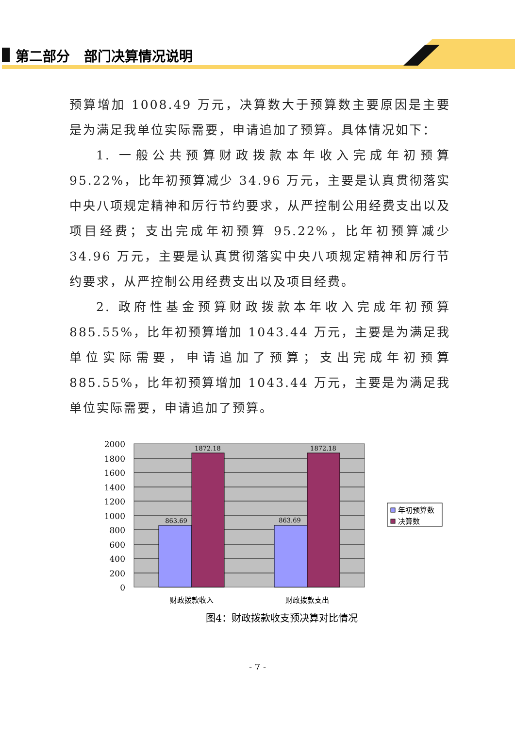第二部分 部门决算情况说明
预算增加 1008.49 万元，决算数大于预算数主要原因是主要是为满足我单位实际需要，申请追加了预算。具体情况如下：
1. 一般公共预算财政拨款本年收入完成年初预算 95.22%，比年初预算减少 34.96 万元，主要是认真贯彻落实中央八项规定精神和厉行节约要求，从严控制公用经费支出以及项目经费；支出完成年初预算 95.22%，比年初预算减少 34.96 万元，主要是认真贯彻落实中央八项规定精神和厉行节约要求，从严控制公用经费支出以及项目经费。
2. 政府性基金预算财政拨款本年收入完成年初预算 885.55%，比年初预算增加 1043.44 万元，主要是为满足我单位实际需要，申请追加了预算；支出完成年初预算 885.55%，比年初预算增加 1043.44 万元，主要是为满足我单位实际需要，申请追加了预算。
2000
1800
1600
1400
1200
1000
800
600
400
200
0
1872.18
1872.18
863.69
863.69
财政拨款收入
财政拨款支出
年初预算数
决算数
图4：财政拨款收支预决算对比情况
- 7 -